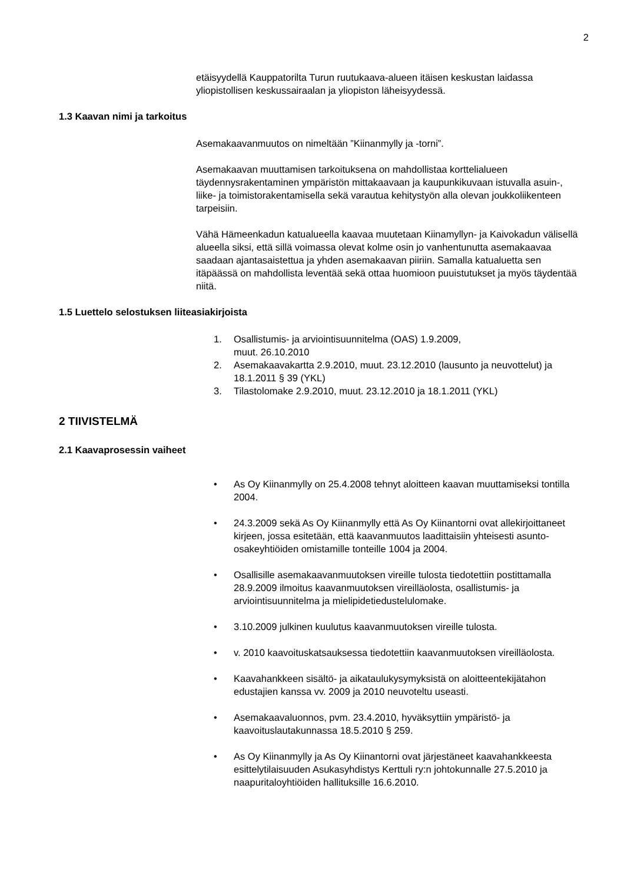2
etäisyydellä Kauppatorilta Turun ruutukaava-alueen itäisen keskustan laidassa yliopistollisen keskussairaalan ja yliopiston läheisyydessä.
1.3 Kaavan nimi ja tarkoitus
Asemakaavanmuutos on nimeltään ”Kiinanmylly ja -torni”.
Asemakaavan muuttamisen tarkoituksena on mahdollistaa korttelialueen täydennysrakentaminen ympäristön mittakaavaan ja kaupunkikuvaan istuvalla asuin-, liike- ja toimistorakentamisella sekä varautua kehitystyön alla olevan joukkoliikenteen tarpeisiin.
Vähä Hämeenkadun katualueella kaavaa muutetaan Kiinamyllyn- ja Kaivokadun välisellä alueella siksi, että sillä voimassa olevat kolme osin jo vanhentunutta asemakaavaa saadaan ajantasaistettua ja yhden asemakaavan piiriin. Samalla katualuetta sen itäpäässä on mahdollista leventää sekä ottaa huomioon puuistutukset ja myös täydentää niitä.
1.5 Luettelo selostuksen liiteasiakirjoista
1. Osallistumis- ja arviointisuunnitelma (OAS) 1.9.2009,
muut. 26.10.2010
2. Asemakaavakartta 2.9.2010, muut. 23.12.2010 (lausunto ja neuvottelut) ja 18.1.2011 § 39 (YKL)
3. Tilastolomake 2.9.2010, muut. 23.12.2010 ja 18.1.2011 (YKL)
2 TIIVISTELMÄ
2.1 Kaavaprosessin vaiheet
• As Oy Kiinanmylly on 25.4.2008 tehnyt aloitteen kaavan muuttamiseksi tontilla 2004.
• 24.3.2009 sekä As Oy Kiinanmylly että As Oy Kiinantorni ovat allekirjoittaneet kirjeen, jossa esitetään, että kaavanmuutos laadittaisiin yhteisesti asunto-osakeyhtiöiden omistamille tonteille 1004 ja 2004.
• Osallisille asemakaavanmuutoksen vireille tulosta tiedotettiin postittamalla 28.9.2009 ilmoitus kaavanmuutoksen vireilläolosta, osallistumis- ja arviointisuunnitelma ja mielipidetiedustelulomake.
• 3.10.2009 julkinen kuulutus kaavanmuutoksen vireille tulosta.
• v. 2010 kaavoituskatsauksessa tiedotettiin kaavanmuutoksen vireilläolosta.
• Kaavahankkeen sisältö- ja aikataulukysymyksistä on aloitteentekijätahon edustajien kanssa vv. 2009 ja 2010 neuvoteltu useasti.
• Asemakaavaluonnos, pvm. 23.4.2010, hyväksyttiin ympäristö- ja kaavoituslautakunnassa 18.5.2010 § 259.
• As Oy Kiinanmylly ja As Oy Kiinantorni ovat järjestäneet kaavahankkeesta esittelytilaisuuden Asukasyhdistys Kerttuli ry:n johtokunnalle 27.5.2010 ja naapuritaloyhtiöiden hallituksille 16.6.2010.